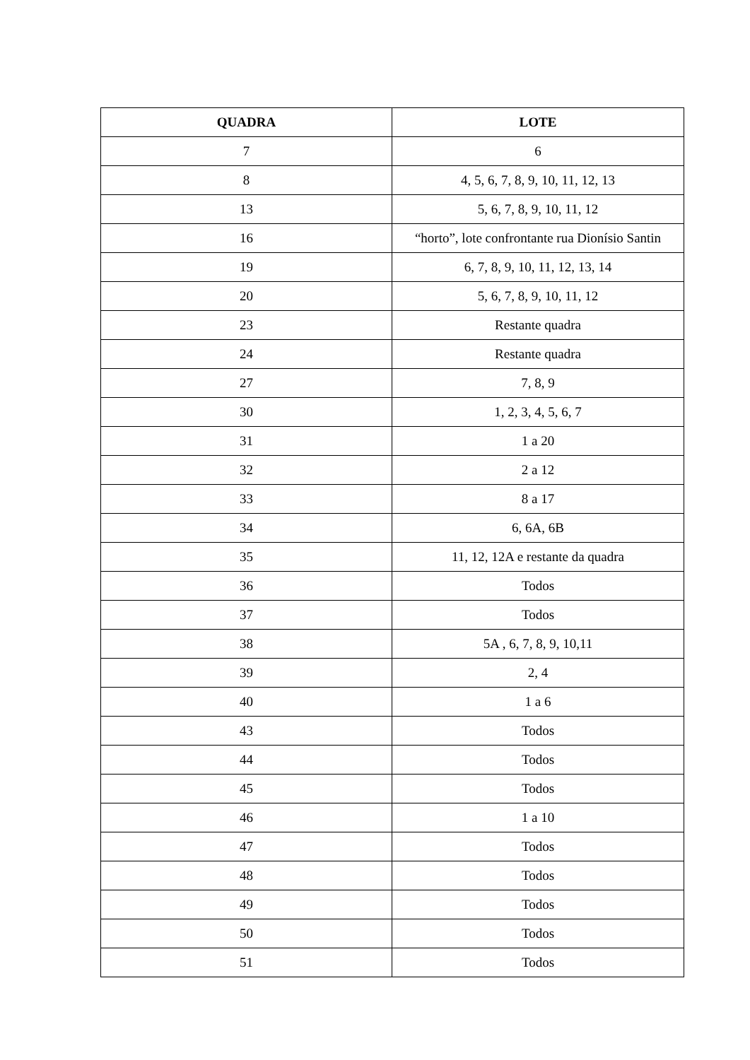| QUADRA | LOTE |
| --- | --- |
| 7 | 6 |
| 8 | 4, 5, 6, 7, 8, 9, 10, 11, 12, 13 |
| 13 | 5, 6, 7, 8, 9, 10, 11, 12 |
| 16 | “horto”, lote confrontante rua Dionísio Santin |
| 19 | 6, 7, 8, 9, 10, 11, 12, 13, 14 |
| 20 | 5, 6, 7, 8, 9, 10, 11, 12 |
| 23 | Restante quadra |
| 24 | Restante quadra |
| 27 | 7, 8, 9 |
| 30 | 1, 2, 3, 4, 5, 6, 7 |
| 31 | 1 a 20 |
| 32 | 2 a 12 |
| 33 | 8 a 17 |
| 34 | 6, 6A, 6B |
| 35 | 11, 12, 12A e restante da quadra |
| 36 | Todos |
| 37 | Todos |
| 38 | 5A , 6, 7, 8, 9, 10,11 |
| 39 | 2, 4 |
| 40 | 1 a 6 |
| 43 | Todos |
| 44 | Todos |
| 45 | Todos |
| 46 | 1 a 10 |
| 47 | Todos |
| 48 | Todos |
| 49 | Todos |
| 50 | Todos |
| 51 | Todos |